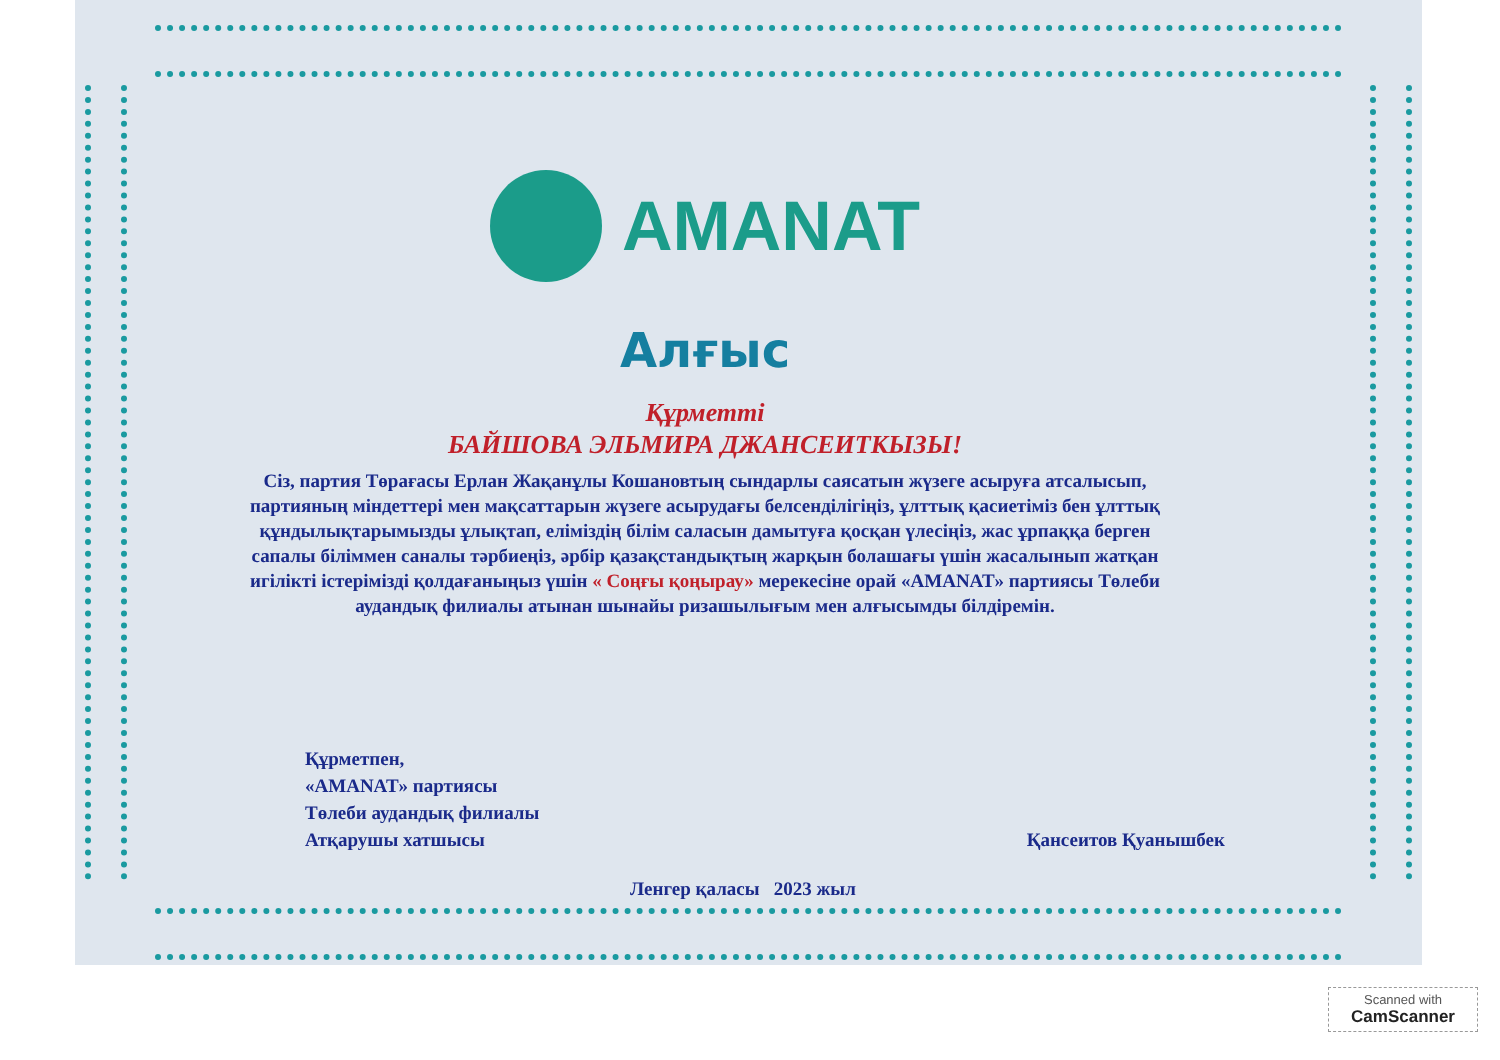AMANAT
Алғыс
Құрметті
БАЙШОВА ЭЛЬМИРА ДЖАНСЕИТКЫЗЫ!
Сіз, партия Төрағасы Ерлан Жақанұлы Кошановтың сындарлы саясатын жүзеге асыруға атсалысып, партияның міндеттері мен мақсаттарын жүзеге асырудағы белсенділігіңіз, ұлттық қасиетіміз бен ұлттық құндылықтарымызды ұлықтап, еліміздің білім саласын дамытуға қосқан үлесіңіз, жас ұрпаққа берген сапалы біліммен саналы тәрбиеңіз, әрбір қазақстандықтың жарқын болашағы үшін жасалынып жатқан игілікті істерімізді қолдағаныңыз үшін « Соңғы қоңырау» мерекесіне орай «AMANAT» партиясы Төлеби аудандық филиалы атынан шынайы ризашылығым мен алғысымды білдіремін.
Құрметпен,
«AMANAT» партиясы
Төлеби аудандық филиалы
Атқарушы хатшысы
Қансеитов Қуанышбек
Ленгер қаласы 2023 жыл
Scanned with
CamScanner